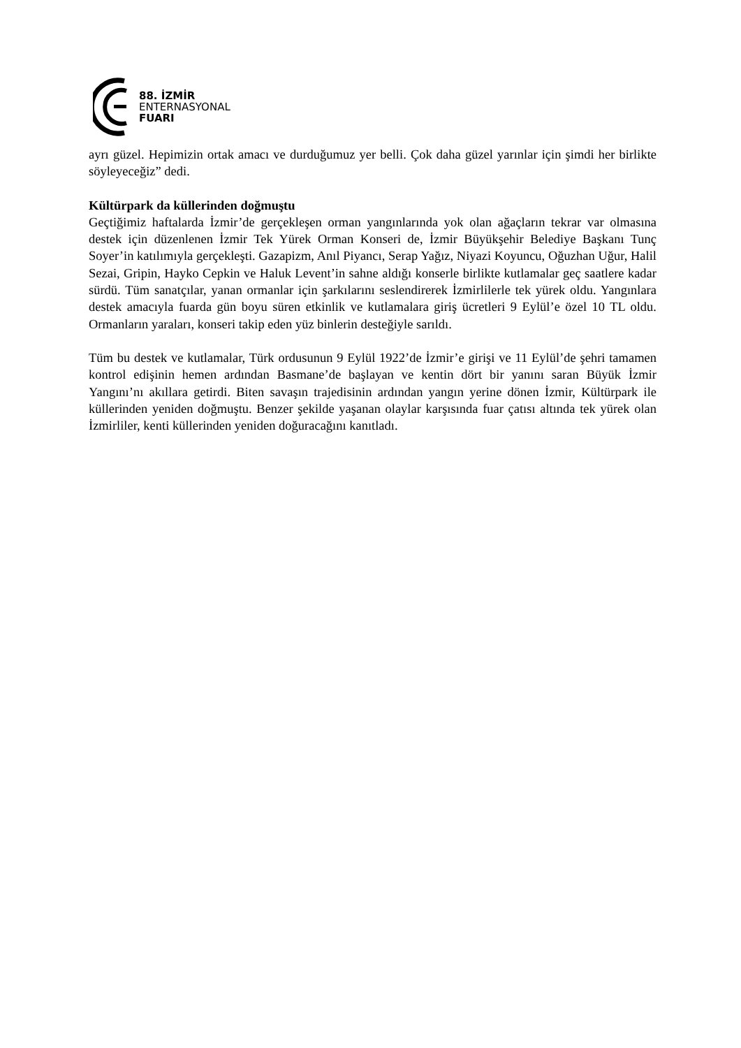88. İZMİR
ENTERNASYONAL
FUARI
ayrı güzel. Hepimizin ortak amacı ve durduğumuz yer belli. Çok daha güzel yarınlar için şimdi her birlikte söyleyeceğiz” dedi.
Kültürpark da küllerinden doğmuştu
Geçtiğimiz haftalarda İzmir’de gerçekleşen orman yangınlarında yok olan ağaçların tekrar var olmasına destek için düzenlenen İzmir Tek Yürek Orman Konseri de, İzmir Büyükşehir Belediye Başkanı Tunç Soyer’in katılımıyla gerçekleşti. Gazapizm, Anıl Piyancı, Serap Yağız, Niyazi Koyuncu, Oğuzhan Uğur, Halil Sezai, Gripin, Hayko Cepkin ve Haluk Levent’in sahne aldığı konserle birlikte kutlamalar geç saatlere kadar sürdü. Tüm sanatçılar, yanan ormanlar için şarkılarını seslendirerek İzmirlilerle tek yürek oldu. Yangınlara destek amacıyla fuarda gün boyu süren etkinlik ve kutlamalara giriş ücretleri 9 Eylül’e özel 10 TL oldu. Ormanların yaraları, konseri takip eden yüz binlerin desteğiyle sarıldı.
Tüm bu destek ve kutlamalar, Türk ordusunun 9 Eylül 1922’de İzmir’e girişi ve 11 Eylül’de şehri tamamen kontrol edişinin hemen ardından Basmane’de başlayan ve kentin dört bir yanını saran Büyük İzmir Yangını’nı akıllara getirdi. Biten savaşın trajedisinin ardından yangın yerine dönen İzmir, Kültürpark ile küllerinden yeniden doğmuştu. Benzer şekilde yaşanan olaylar karşısında fuar çatısı altında tek yürek olan İzmirliler, kenti küllerinden yeniden doğuracağını kanıtladı.